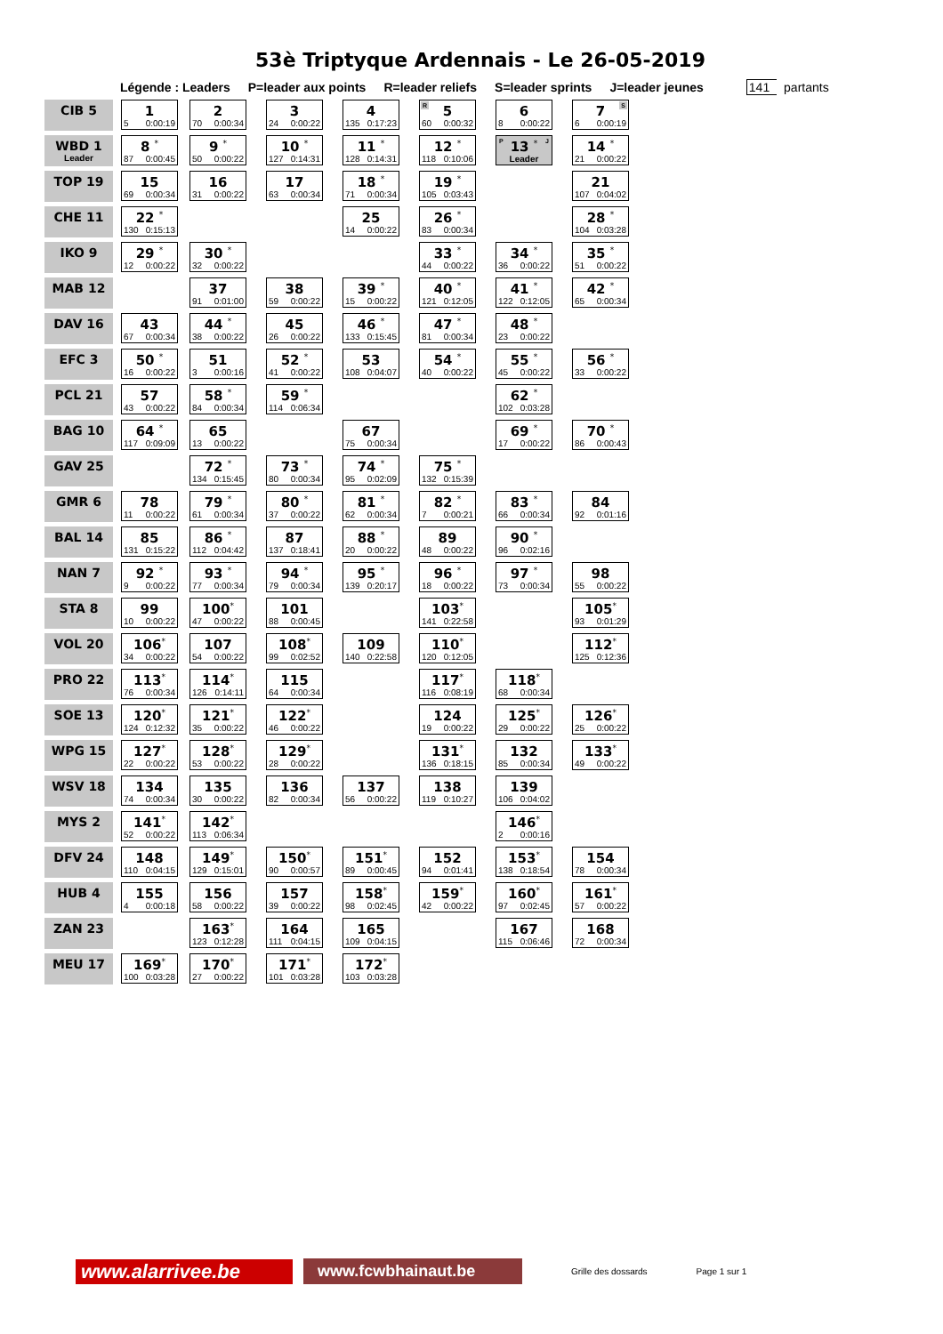53è Triptyque Ardennais - Le 26-05-2019
Légende : Leaders P=leader aux points R=leader reliefs S=leader sprints J=leader jeunes 141 partants
| CIB 5 | 1 5 0:00:19 | 2 70 0:00:34 | 3 24 0:00:22 | 4 135 0:17:23 | R 5 60 0:00:32 | 6 8 0:00:22 | S 7 6 0:00:19 |
| WBD 1 Leader | 8 * 87 0:00:45 | 9 * 50 0:00:22 | 10 * 127 0:14:31 | 11 * 128 0:14:31 | 12 * 118 0:10:06 | P J 13 * Leader | 14 * 21 0:00:22 |
| TOP 19 | 15 69 0:00:34 | 16 31 0:00:22 | 17 63 0:00:34 | 18 * 71 0:00:34 | 19 * 105 0:03:43 | | 21 107 0:04:02 |
| CHE 11 | 22 * 130 0:15:13 | | | 25 14 0:00:22 | 26 * 83 0:00:34 | | 28 * 104 0:03:28 |
| IKO 9 | 29 * 12 0:00:22 | 30 * 32 0:00:22 | | | 33 * 44 0:00:22 | 34 * 36 0:00:22 | 35 * 51 0:00:22 |
| MAB 12 | | 37 91 0:01:00 | 38 59 0:00:22 | 39 * 15 0:00:22 | 40 * 121 0:12:05 | 41 * 122 0:12:05 | 42 * 65 0:00:34 |
| DAV 16 | 43 67 0:00:34 | 44 * 38 0:00:22 | 45 26 0:00:22 | 46 * 133 0:15:45 | 47 * 81 0:00:34 | 48 * 23 0:00:22 | |
| EFC 3 | 50 * 16 0:00:22 | 51 3 0:00:16 | 52 * 41 0:00:22 | 53 108 0:04:07 | 54 * 40 0:00:22 | 55 * 45 0:00:22 | 56 * 33 0:00:22 |
| PCL 21 | 57 43 0:00:22 | 58 * 84 0:00:34 | 59 * 114 0:06:34 | | | 62 * 102 0:03:28 | |
| BAG 10 | 64 * 117 0:09:09 | 65 13 0:00:22 | | 67 75 0:00:34 | | 69 * 17 0:00:22 | 70 * 86 0:00:43 |
| GAV 25 | | 72 * 134 0:15:45 | 73 * 80 0:00:34 | 74 * 95 0:02:09 | 75 * 132 0:15:39 | | |
| GMR 6 | 78 11 0:00:22 | 79 * 61 0:00:34 | 80 * 37 0:00:22 | 81 * 62 0:00:34 | 82 * 7 0:00:21 | 83 * 66 0:00:34 | 84 92 0:01:16 |
| BAL 14 | 85 131 0:15:22 | 86 * 112 0:04:42 | 87 137 0:18:41 | 88 * 20 0:00:22 | 89 48 0:00:22 | 90 * 96 0:02:16 | |
| NAN 7 | 92 * 9 0:00:22 | 93 * 77 0:00:34 | 94 * 79 0:00:34 | 95 * 139 0:20:17 | 96 * 18 0:00:22 | 97 * 73 0:00:34 | 98 55 0:00:22 |
| STA 8 | 99 10 0:00:22 | 100 * 47 0:00:22 | 101 88 0:00:45 | | 103 * 141 0:22:58 | | 105 * 93 0:01:29 |
| VOL 20 | 106 * 34 0:00:22 | 107 54 0:00:22 | 108 * 99 0:02:52 | 109 140 0:22:58 | 110 * 120 0:12:05 | | 112 * 125 0:12:36 |
| PRO 22 | 113 * 76 0:00:34 | 114 * 126 0:14:11 | 115 64 0:00:34 | | 117 * 116 0:08:19 | 118 * 68 0:00:34 | |
| SOE 13 | 120 * 124 0:12:32 | 121 * 35 0:00:22 | 122 * 46 0:00:22 | | 124 19 0:00:22 | 125 * 29 0:00:22 | 126 * 25 0:00:22 |
| WPG 15 | 127 * 22 0:00:22 | 128 * 53 0:00:22 | 129 * 28 0:00:22 | | 131 * 136 0:18:15 | 132 85 0:00:34 | 133 * 49 0:00:22 |
| WSV 18 | 134 74 0:00:34 | 135 30 0:00:22 | 136 82 0:00:34 | 137 56 0:00:22 | 138 119 0:10:27 | 139 106 0:04:02 | |
| MYS 2 | 141 * 52 0:00:22 | 142 * 113 0:06:34 | | | | 146 * 2 0:00:16 | |
| DFV 24 | 148 110 0:04:15 | 149 * 129 0:15:01 | 150 * 90 0:00:57 | 151 * 89 0:00:45 | 152 94 0:01:41 | 153 * 138 0:18:54 | 154 78 0:00:34 |
| HUB 4 | 155 4 0:00:18 | 156 58 0:00:22 | 157 39 0:00:22 | 158 * 98 0:02:45 | 159 * 42 0:00:22 | 160 * 97 0:02:45 | 161 * 57 0:00:22 |
| ZAN 23 | | 163 * 123 0:12:28 | 164 111 0:04:15 | 165 109 0:04:15 | | 167 115 0:06:46 | 168 72 0:00:34 |
| MEU 17 | 169 * 100 0:03:28 | 170 * 27 0:00:22 | 171 * 101 0:03:28 | 172 * 103 0:03:28 | | | |
www.alarrivee.be
www.fcwbhainaut.be
Grille des dossards Page 1 sur 1